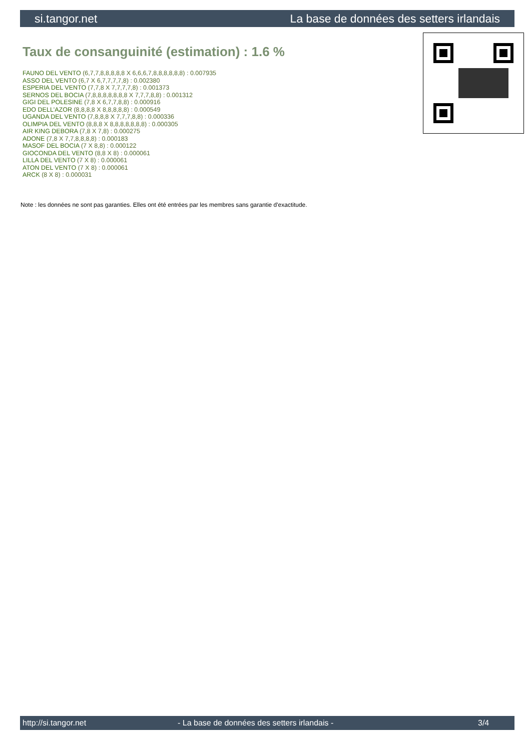si.tangor.net La base de données des setters irlandais
Taux de consanguinité (estimation) : 1.6 %
FAUNO DEL VENTO (6,7,7,8,8,8,8,8 X 6,6,6,7,8,8,8,8,8,8) : 0.007935
ASSO DEL VENTO (6,7 X 6,7,7,7,7,8) : 0.002380
ESPERIA DEL VENTO (7,7,8 X 7,7,7,7,8) : 0.001373
SERNOS DEL BOCIA (7,8,8,8,8,8,8,8 X 7,7,7,8,8) : 0.001312
GIGI DEL POLESINE (7,8 X 6,7,7,8,8) : 0.000916
EDO DELL'AZOR (8,8,8,8 X 8,8,8,8,8) : 0.000549
UGANDA DEL VENTO (7,8,8,8 X 7,7,7,8,8) : 0.000336
OLIMPIA DEL VENTO (8,8,8 X 8,8,8,8,8,8,8) : 0.000305
AIR KING DEBORA (7,8 X 7,8) : 0.000275
ADONE (7,8 X 7,7,8,8,8,8) : 0.000183
MASOF DEL BOCIA (7 X 8,8) : 0.000122
GIOCONDA DEL VENTO (8,8 X 8) : 0.000061
LILLA DEL VENTO (7 X 8) : 0.000061
ATON DEL VENTO (7 X 8) : 0.000061
ARCK (8 X 8) : 0.000031
Note : les données ne sont pas garanties. Elles ont été entrées par les membres sans garantie d'exactitude.
http://si.tangor.net - La base de données des setters irlandais - 3/4